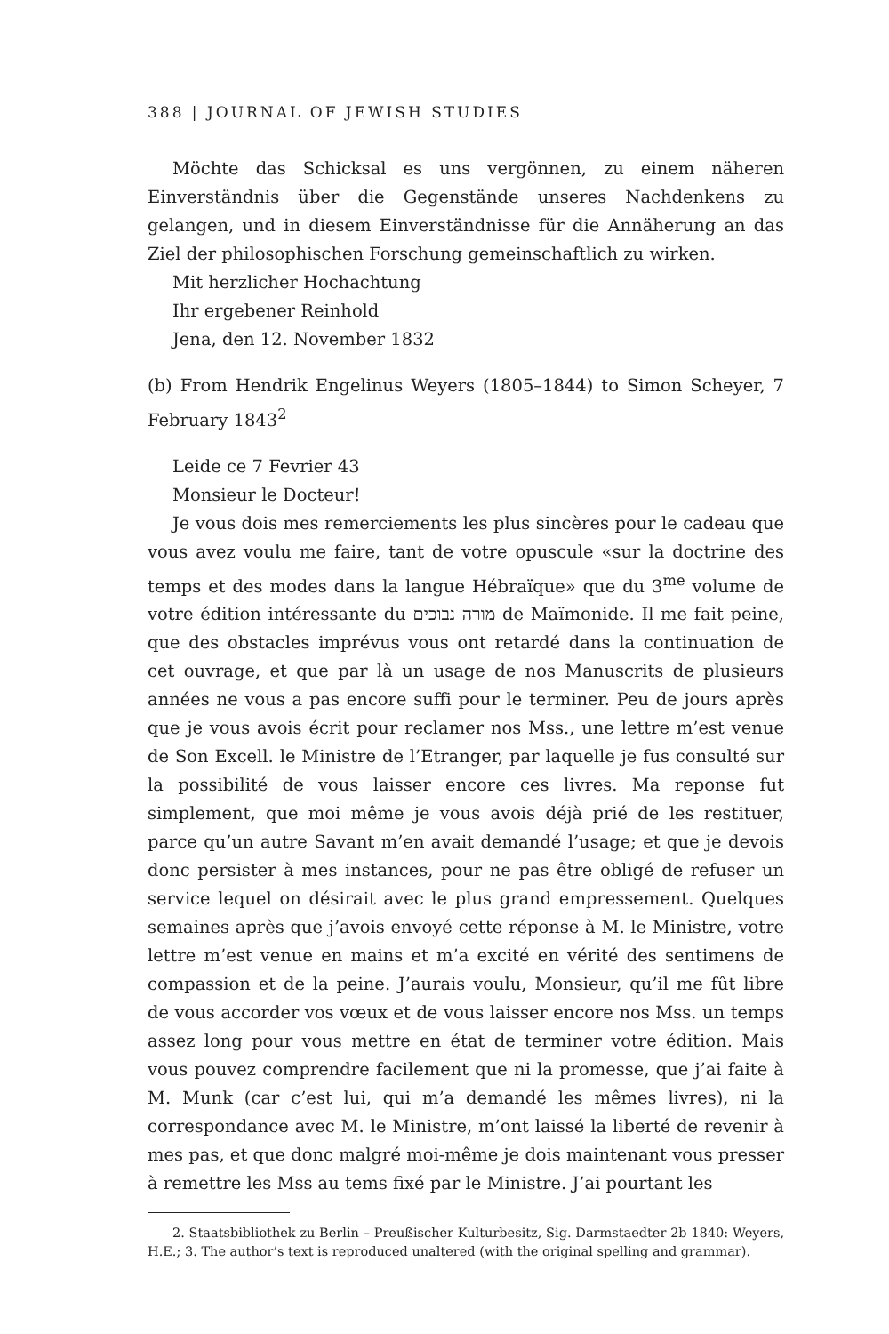388 | JOURNAL OF JEWISH STUDIES
Möchte das Schicksal es uns vergönnen, zu einem näheren Einverständnis über die Gegenstände unseres Nachdenkens zu gelangen, und in diesem Einverständnisse für die Annäherung an das Ziel der philosophischen Forschung gemeinschaftlich zu wirken.
Mit herzlicher Hochachtung
Ihr ergebener Reinhold
Jena, den 12. November 1832
(b) From Hendrik Engelinus Weyers (1805–1844) to Simon Scheyer, 7 February 1843<sup>2</sup>
Leide ce 7 Fevrier 43
Monsieur le Docteur!
Je vous dois mes remerciements les plus sincères pour le cadeau que vous avez voulu me faire, tant de votre opuscule «sur la doctrine des temps et des modes dans la langue Hébraïque» que du 3<sup>me</sup> volume de votre édition intéressante du מורה נבוכים de Maïmonide. Il me fait peine, que des obstacles imprévus vous ont retardé dans la continuation de cet ouvrage, et que par là un usage de nos Manuscrits de plusieurs années ne vous a pas encore suffi pour le terminer. Peu de jours après que je vous avois écrit pour reclamer nos Mss., une lettre m’est venue de Son Excell. le Ministre de l’Etranger, par laquelle je fus consulté sur la possibilité de vous laisser encore ces livres. Ma reponse fut simplement, que moi même je vous avois déjà prié de les restituer, parce qu’un autre Savant m’en avait demandé l’usage; et que je devois donc persister à mes instances, pour ne pas être obligé de refuser un service lequel on désirait avec le plus grand empressement. Quelques semaines après que j’avois envoyé cette réponse à M. le Ministre, votre lettre m’est venue en mains et m’a excité en vérité des sentimens de compassion et de la peine. J’aurais voulu, Monsieur, qu’il me fût libre de vous accorder vos vœux et de vous laisser encore nos Mss. un temps assez long pour vous mettre en état de terminer votre édition. Mais vous pouvez comprendre facilement que ni la promesse, que j’ai faite à M. Munk (car c’est lui, qui m’a demandé les mêmes livres), ni la correspondance avec M. le Ministre, m’ont laissé la liberté de revenir à mes pas, et que donc malgré moi-même je dois maintenant vous presser à remettre les Mss au tems fixé par le Ministre. J’ai pourtant les
2. Staatsbibliothek zu Berlin – Preußischer Kulturbesitz, Sig. Darmstaedter 2b 1840: Weyers, H.E.; 3. The author’s text is reproduced unaltered (with the original spelling and grammar).